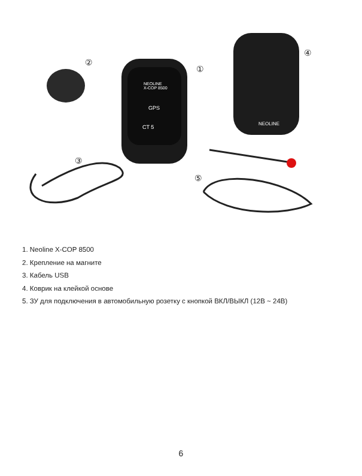②
①
④
③
⑤
NEOLINE
X-COP 8500
GPS
CT 5
NEOLINE
1. Neoline X-COP 8500
2. Крепление на магните
3. Кабель USB
4. Коврик на клейкой основе
5. ЗУ для подключения в автомобильную розетку с кнопкой ВКЛ/ВЫКЛ (12В ~ 24В)
6